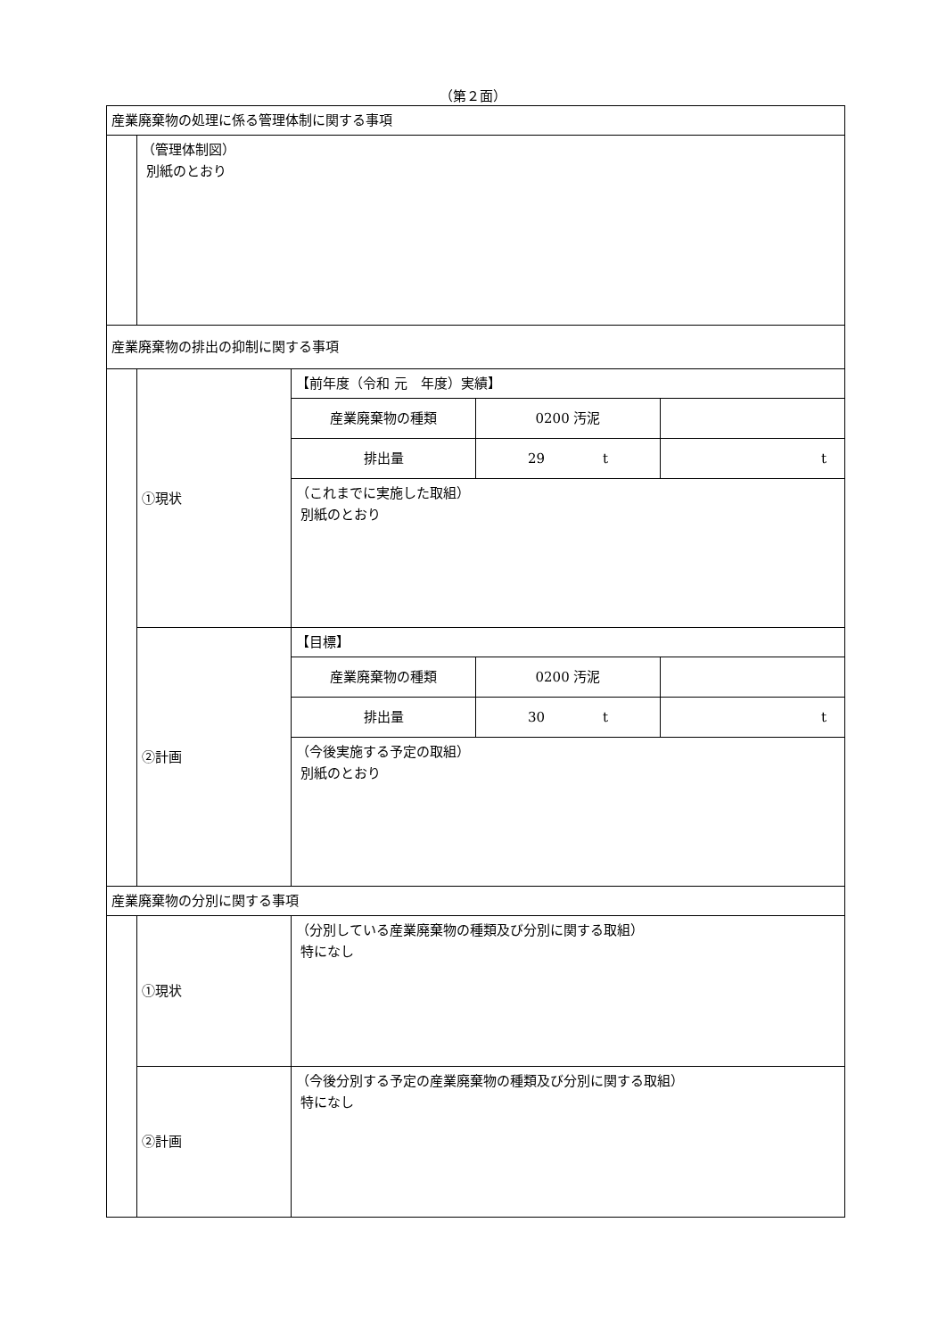（第２面）
| 産業廃棄物の処理に係る管理体制に関する事項 | | | | |
| | （管理体制図） 別紙のとおり | | | |
| 産業廃棄物の排出の抑制に関する事項 | | | | |
| | ①現状 | 【前年度（令和 元 年度）実績】 | | |
| | | 産業廃棄物の種類 | 0200 汚泥 | |
| | | 排出量 | 29 t | t |
| | | （これまでに実施した取組） 別紙のとおり | | |
| | ②計画 | 【目標】 | | |
| | | 産業廃棄物の種類 | 0200 汚泥 | |
| | | 排出量 | 30 t | t |
| | | （今後実施する予定の取組） 別紙のとおり | | |
| 産業廃棄物の分別に関する事項 | | | | |
| | ①現状 | （分別している産業廃棄物の種類及び分別に関する取組） 特になし | | |
| | ②計画 | （今後分別する予定の産業廃棄物の種類及び分別に関する取組） 特になし | | |